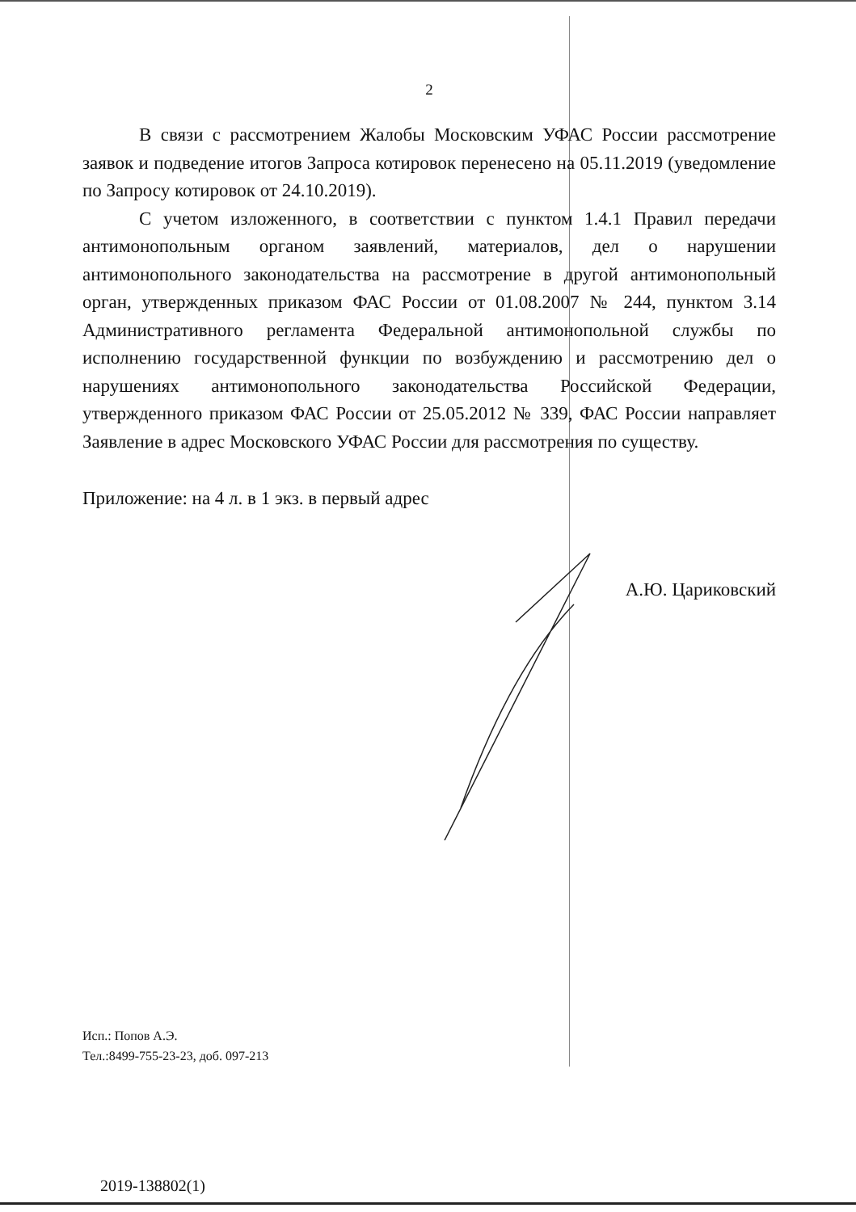2
В связи с рассмотрением Жалобы Московским УФАС России рассмотрение заявок и подведение итогов Запроса котировок перенесено на 05.11.2019 (уведомление по Запросу котировок от 24.10.2019).
С учетом изложенного, в соответствии с пунктом 1.4.1 Правил передачи антимонопольным органом заявлений, материалов, дел о нарушении антимонопольного законодательства на рассмотрение в другой антимонопольный орган, утвержденных приказом ФАС России от 01.08.2007 № 244, пунктом 3.14 Административного регламента Федеральной антимонопольной службы по исполнению государственной функции по возбуждению и рассмотрению дел о нарушениях антимонопольного законодательства Российской Федерации, утвержденного приказом ФАС России от 25.05.2012 № 339, ФАС России направляет Заявление в адрес Московского УФАС России для рассмотрения по существу.
Приложение: на 4 л. в 1 экз. в первый адрес
А.Ю. Цариковский
Исп.: Попов А.Э.
Тел.:8499-755-23-23, доб. 097-213
2019-138802(1)